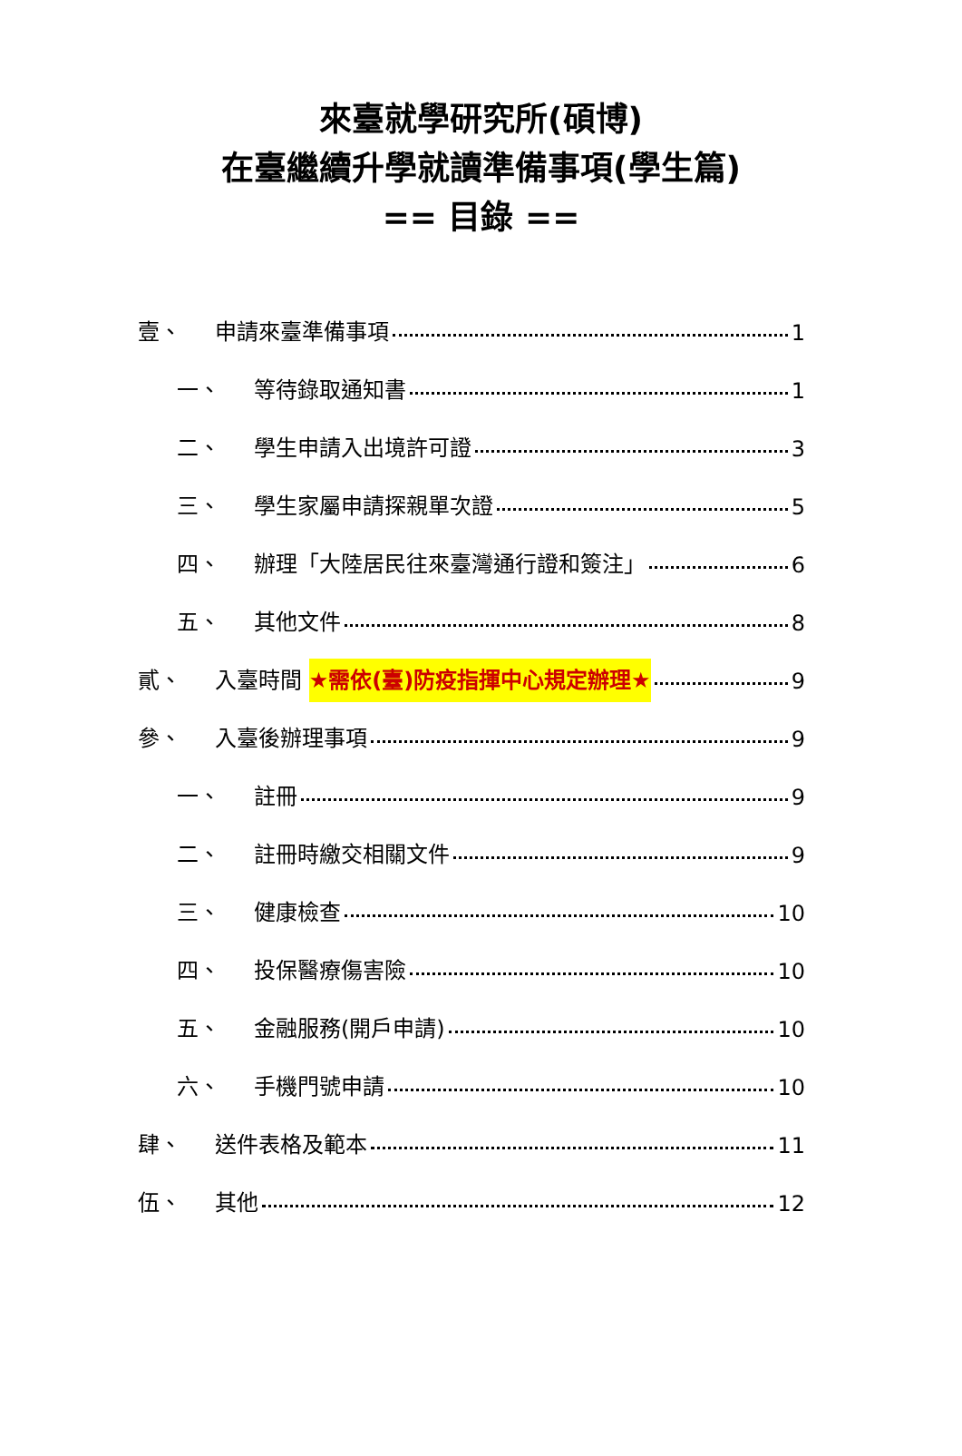來臺就學研究所(碩博)
在臺繼續升學就讀準備事項(學生篇)
== 目錄 ==
壹、 申請來臺準備事項 1
一、 等待錄取通知書 1
二、 學生申請入出境許可證 3
三、 學生家屬申請探親單次證 5
四、 辦理「大陸居民往來臺灣通行證和簽注」 6
五、 其他文件 8
貳、 入臺時間 ★需依(臺)防疫指揮中心規定辦理★ 9
參、 入臺後辦理事項 9
一、 註冊 9
二、 註冊時繳交相關文件 9
三、 健康檢查 10
四、 投保醫療傷害險 10
五、 金融服務(開戶申請) 10
六、 手機門號申請 10
肆、 送件表格及範本 11
伍、 其他 12